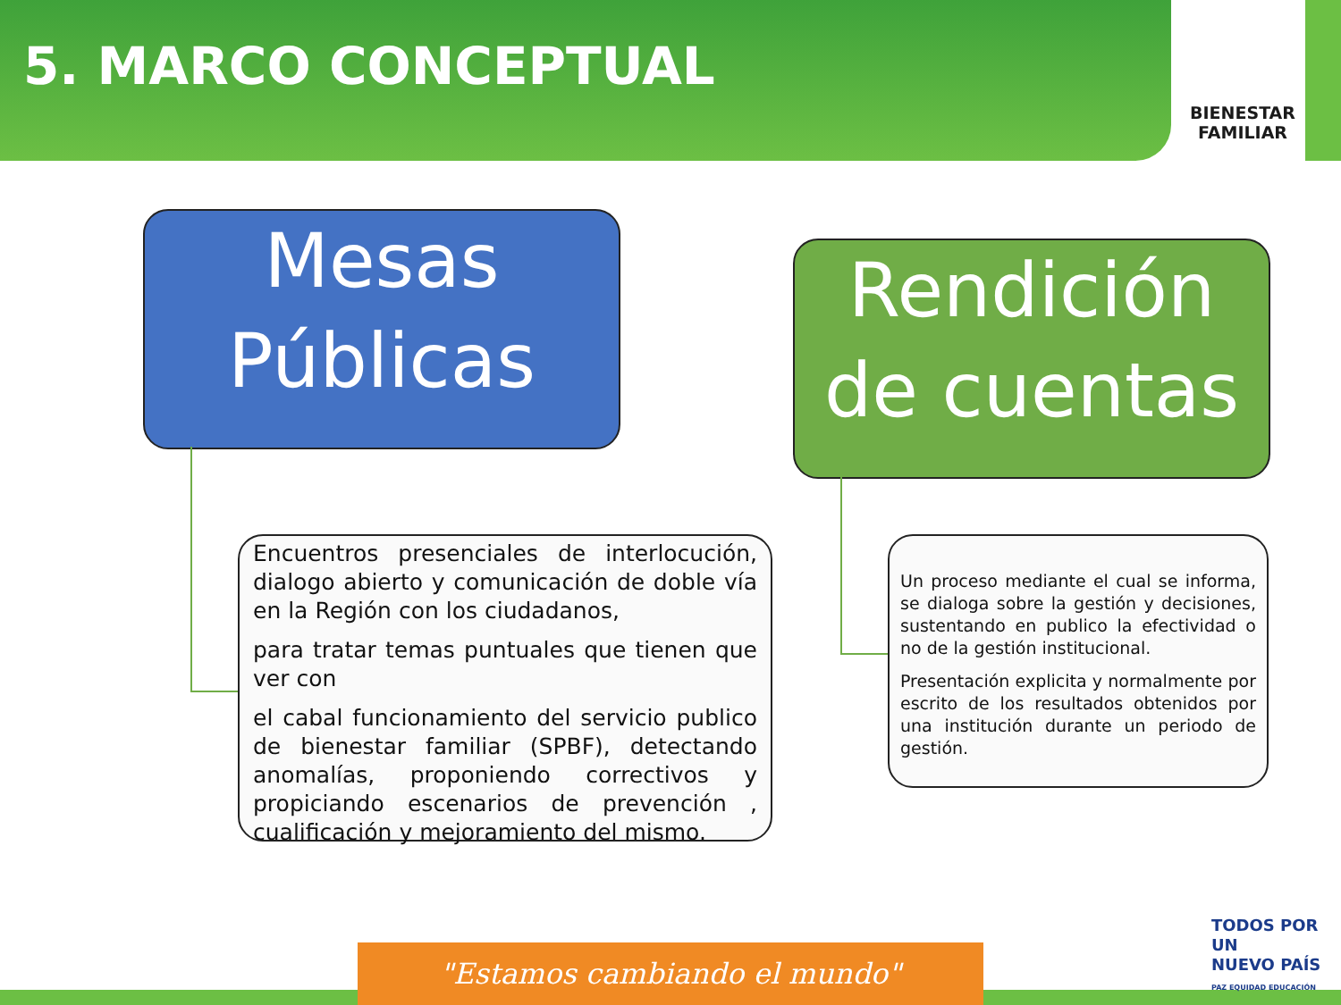5. MARCO CONCEPTUAL
BIENESTAR
FAMILIAR
Mesas
Públicas
Rendición
de cuentas
Encuentros presenciales de interlocución, dialogo abierto y comunicación de doble vía en la Región con los ciudadanos,
para tratar temas puntuales que tienen que ver con
el cabal funcionamiento del servicio publico de bienestar familiar (SPBF), detectando anomalías, proponiendo correctivos y propiciando escenarios de prevención , cualificación y mejoramiento del mismo.
Un proceso mediante el cual se informa, se dialoga sobre la gestión y decisiones, sustentando en publico la efectividad o no de la gestión institucional.
Presentación explicita y normalmente por escrito de los resultados obtenidos por una institución durante un periodo de gestión.
"Estamos cambiando el mundo"
TODOS POR UN
NUEVO PAÍS
PAZ EQUIDAD EDUCACIÓN